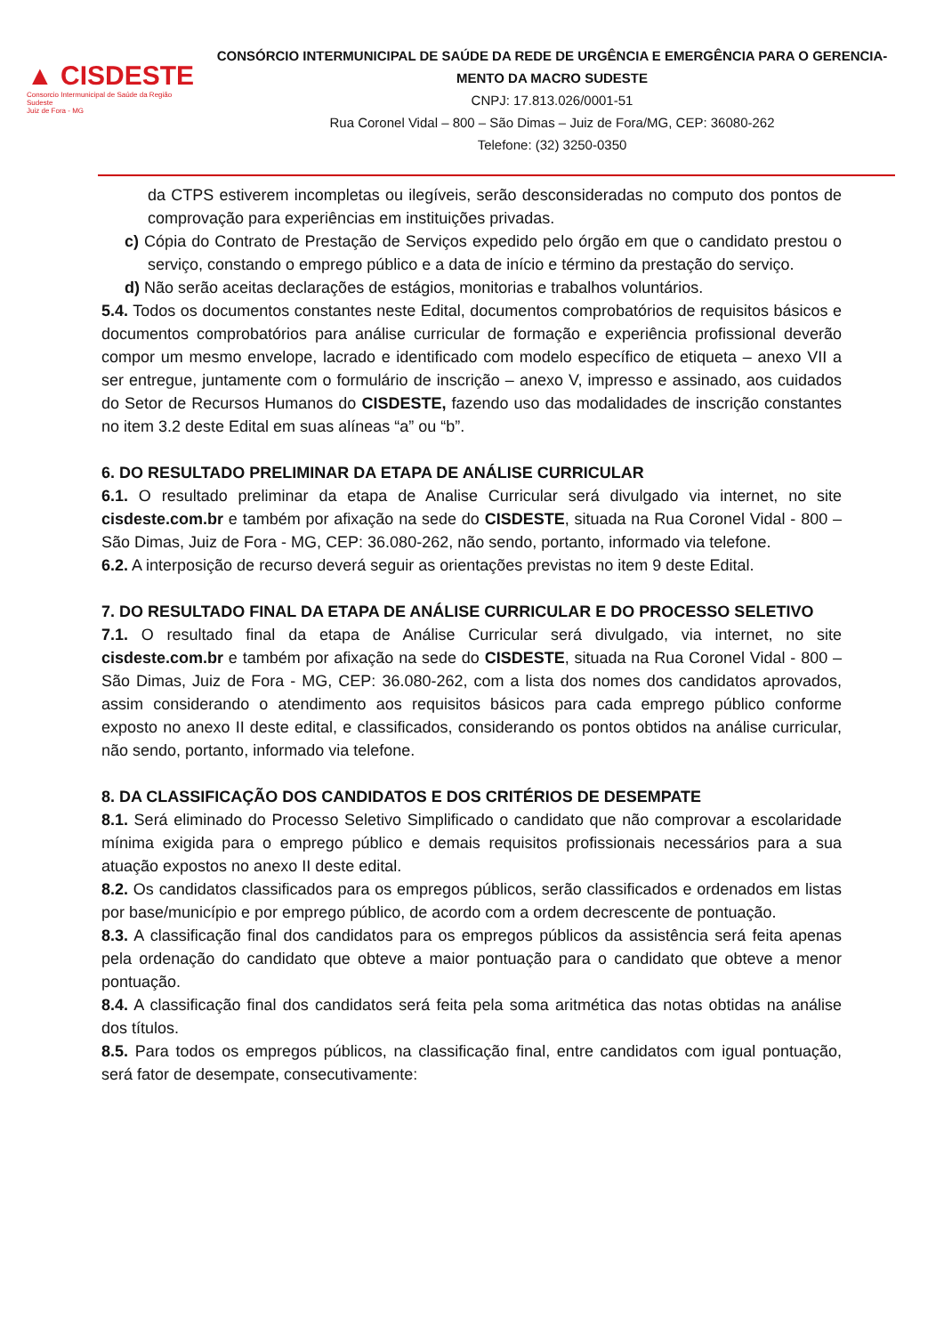▲ CISDESTE
Consorcio Intermunicipal de Saúde da Região Sudeste
Juiz de Fora - MG
CONSÓRCIO INTERMUNICIPAL DE SAÚDE DA REDE DE URGÊNCIA E EMERGÊNCIA PARA O GERENCIA-MENTO DA MACRO SUDESTE
CNPJ: 17.813.026/0001-51
Rua Coronel Vidal – 800 – São Dimas – Juiz de Fora/MG, CEP: 36080-262
Telefone: (32) 3250-0350
da CTPS estiverem incompletas ou ilegíveis, serão desconsideradas no computo dos pontos de comprovação para experiências em instituições privadas.
c) Cópia do Contrato de Prestação de Serviços expedido pelo órgão em que o candidato prestou o serviço, constando o emprego público e a data de início e término da prestação do serviço.
d) Não serão aceitas declarações de estágios, monitorias e trabalhos voluntários.
5.4. Todos os documentos constantes neste Edital, documentos comprobatórios de requisitos básicos e documentos comprobatórios para análise curricular de formação e experiência profissional deverão compor um mesmo envelope, lacrado e identificado com modelo específico de etiqueta – anexo VII a ser entregue, juntamente com o formulário de inscrição – anexo V, impresso e assinado, aos cuidados do Setor de Recursos Humanos do CISDESTE, fazendo uso das modalidades de inscrição constantes no item 3.2 deste Edital em suas alíneas “a” ou “b”.
6. DO RESULTADO PRELIMINAR DA ETAPA DE ANÁLISE CURRICULAR
6.1. O resultado preliminar da etapa de Analise Curricular será divulgado via internet, no site cisdeste.com.br e também por afixação na sede do CISDESTE, situada na Rua Coronel Vidal - 800 – São Dimas, Juiz de Fora - MG, CEP: 36.080-262, não sendo, portanto, informado via telefone.
6.2. A interposição de recurso deverá seguir as orientações previstas no item 9 deste Edital.
7. DO RESULTADO FINAL DA ETAPA DE ANÁLISE CURRICULAR E DO PROCESSO SELETIVO
7.1. O resultado final da etapa de Análise Curricular será divulgado, via internet, no site cisdeste.com.br e também por afixação na sede do CISDESTE, situada na Rua Coronel Vidal - 800 – São Dimas, Juiz de Fora - MG, CEP: 36.080-262, com a lista dos nomes dos candidatos aprovados, assim considerando o atendimento aos requisitos básicos para cada emprego público conforme exposto no anexo II deste edital, e classificados, considerando os pontos obtidos na análise curricular, não sendo, portanto, informado via telefone.
8. DA CLASSIFICAÇÃO DOS CANDIDATOS E DOS CRITÉRIOS DE DESEMPATE
8.1. Será eliminado do Processo Seletivo Simplificado o candidato que não comprovar a escolaridade mínima exigida para o emprego público e demais requisitos profissionais necessários para a sua atuação expostos no anexo II deste edital.
8.2. Os candidatos classificados para os empregos públicos, serão classificados e ordenados em listas por base/município e por emprego público, de acordo com a ordem decrescente de pontuação.
8.3. A classificação final dos candidatos para os empregos públicos da assistência será feita apenas pela ordenação do candidato que obteve a maior pontuação para o candidato que obteve a menor pontuação.
8.4. A classificação final dos candidatos será feita pela soma aritmética das notas obtidas na análise dos títulos.
8.5. Para todos os empregos públicos, na classificação final, entre candidatos com igual pontuação, será fator de desempate, consecutivamente: